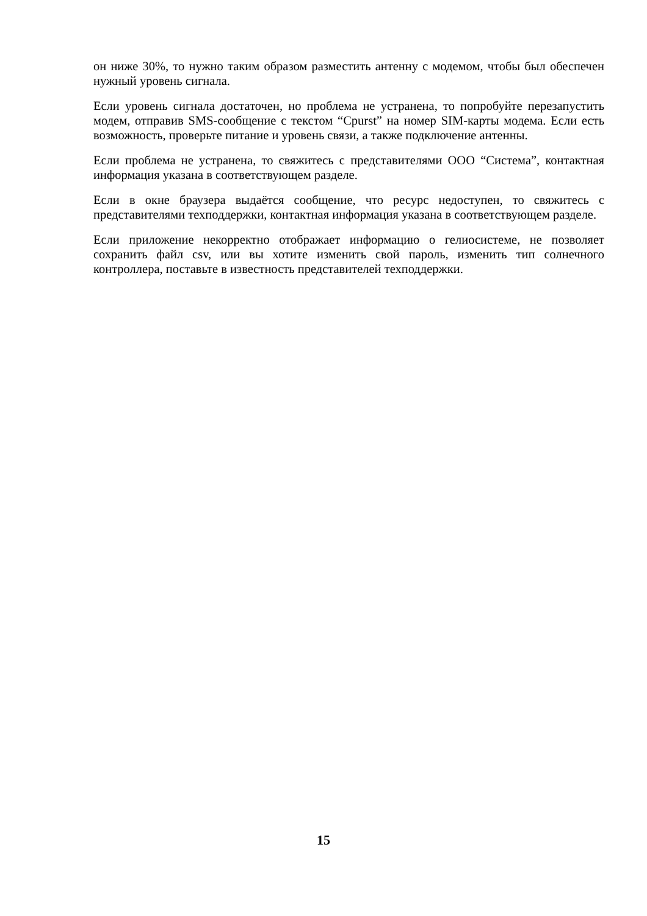он ниже 30%, то нужно таким образом разместить антенну с модемом, чтобы был обеспечен нужный уровень сигнала.
Если уровень сигнала достаточен, но проблема не устранена, то попробуйте перезапустить модем, отправив SMS-сообщение с текстом “Cpurst” на номер SIM-карты модема. Если есть возможность, проверьте питание и уровень связи, а также подключение антенны.
Если проблема не устранена, то свяжитесь с представителями ООО “Система”, контактная информация указана в соответствующем разделе.
Если в окне браузера выдаётся сообщение, что ресурс недоступен, то свяжитесь с представителями техподдержки, контактная информация указана в соответствующем разделе.
Если приложение некорректно отображает информацию о гелиосистеме, не позволяет сохранить файл csv, или вы хотите изменить свой пароль, изменить тип солнечного контроллера, поставьте в известность представителей техподдержки.
15